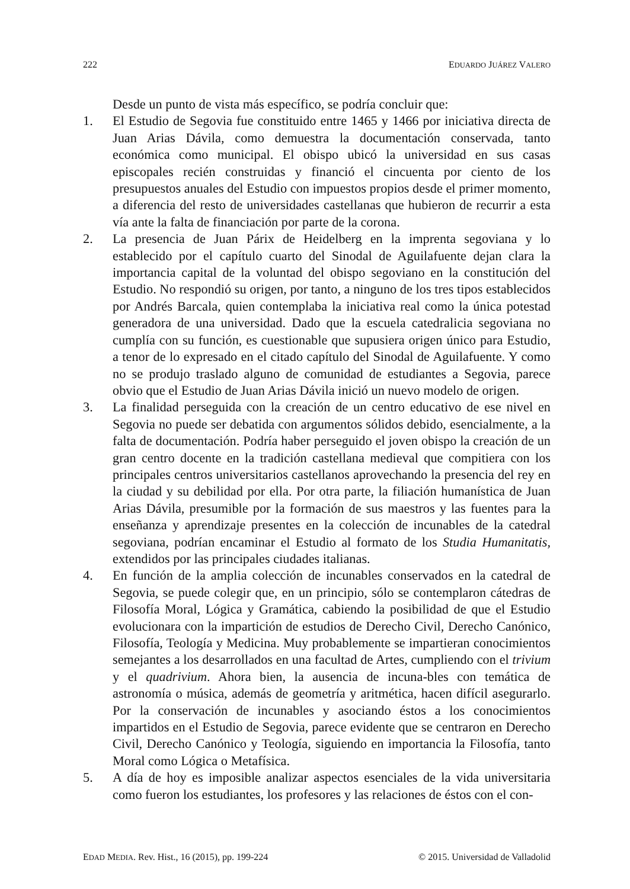222 EDUARDO JUÁREZ VALERO
Desde un punto de vista más específico, se podría concluir que:
1. El Estudio de Segovia fue constituido entre 1465 y 1466 por iniciativa directa de Juan Arias Dávila, como demuestra la documentación conservada, tanto económica como municipal. El obispo ubicó la universidad en sus casas episcopales recién construidas y financió el cincuenta por ciento de los presupuestos anuales del Estudio con impuestos propios desde el primer momento, a diferencia del resto de universidades castellanas que hubieron de recurrir a esta vía ante la falta de financiación por parte de la corona.
2. La presencia de Juan Párix de Heidelberg en la imprenta segoviana y lo establecido por el capítulo cuarto del Sinodal de Aguilafuente dejan clara la importancia capital de la voluntad del obispo segoviano en la constitución del Estudio. No respondió su origen, por tanto, a ninguno de los tres tipos establecidos por Andrés Barcala, quien contemplaba la iniciativa real como la única potestad generadora de una universidad. Dado que la escuela catedralicia segoviana no cumplía con su función, es cuestionable que supusiera origen único para Estudio, a tenor de lo expresado en el citado capítulo del Sinodal de Aguilafuente. Y como no se produjo traslado alguno de comunidad de estudiantes a Segovia, parece obvio que el Estudio de Juan Arias Dávila inició un nuevo modelo de origen.
3. La finalidad perseguida con la creación de un centro educativo de ese nivel en Segovia no puede ser debatida con argumentos sólidos debido, esencialmente, a la falta de documentación. Podría haber perseguido el joven obispo la creación de un gran centro docente en la tradición castellana medieval que compitiera con los principales centros universitarios castellanos aprovechando la presencia del rey en la ciudad y su debilidad por ella. Por otra parte, la filiación humanística de Juan Arias Dávila, presumible por la formación de sus maestros y las fuentes para la enseñanza y aprendizaje presentes en la colección de incunables de la catedral segoviana, podrían encaminar el Estudio al formato de los Studia Humanitatis, extendidos por las principales ciudades italianas.
4. En función de la amplia colección de incunables conservados en la catedral de Segovia, se puede colegir que, en un principio, sólo se contemplaron cátedras de Filosofía Moral, Lógica y Gramática, cabiendo la posibilidad de que el Estudio evolucionara con la impartición de estudios de Derecho Civil, Derecho Canónico, Filosofía, Teología y Medicina. Muy probablemente se impartieran conocimientos semejantes a los desarrollados en una facultad de Artes, cumpliendo con el trivium y el quadrivium. Ahora bien, la ausencia de incuna-bles con temática de astronomía o música, además de geometría y aritmética, hacen difícil asegurarlo. Por la conservación de incunables y asociando éstos a los conocimientos impartidos en el Estudio de Segovia, parece evidente que se centraron en Derecho Civil, Derecho Canónico y Teología, siguiendo en importancia la Filosofía, tanto Moral como Lógica o Metafísica.
5. A día de hoy es imposible analizar aspectos esenciales de la vida universitaria como fueron los estudiantes, los profesores y las relaciones de éstos con el con-
EDAD MEDIA. Rev. Hist., 16 (2015), pp. 199-224 © 2015. Universidad de Valladolid